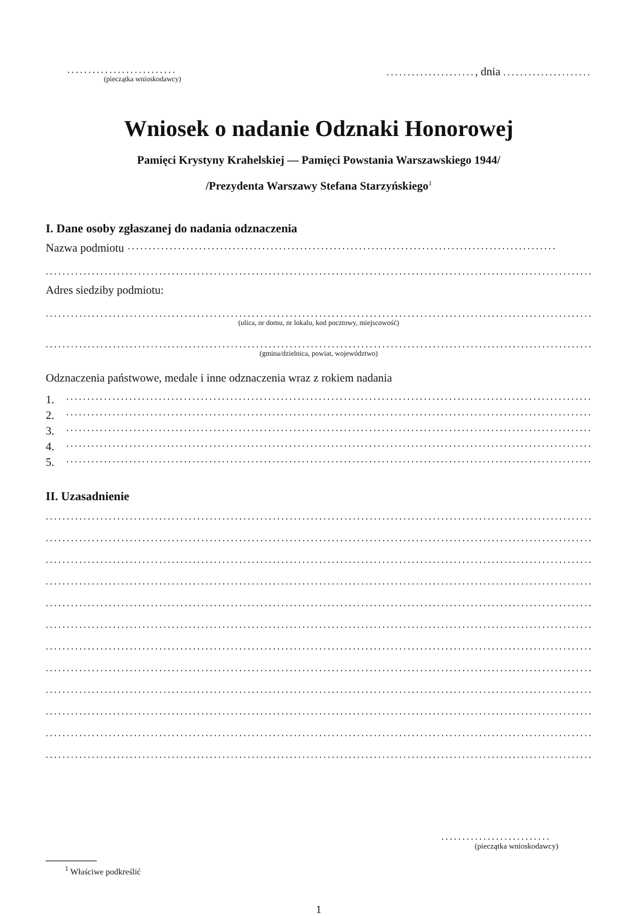..........................
(pieczątka wnioskodawcy)
....................., dnia .....................
Wniosek o nadanie Odznaki Honorowej
Pamięci Krystyny Krahelskiej — Pamięci Powstania Warszawskiego 1944/
/Prezydenta Warszawy Stefana Starzyńskiego<sup>1</sup>
I. Dane osoby zgłaszanej do nadania odznaczenia
Nazwa podmiotu ......................................................................................................
................................................................................................................................................
Adres siedziby podmiotu:
................................................................................................................................................
(ulica, nr domu, nr lokalu, kod pocztowy, miejscowość)
................................................................................................................................................
(gmina/dzielnica, powiat, województwo)
Odznaczenia państwowe, medale i inne odznaczenia wraz z rokiem nadania
1. ........................................................................................................................................
2. ........................................................................................................................................
3. ........................................................................................................................................
4. ........................................................................................................................................
5. ........................................................................................................................................
II. Uzasadnienie
................................................................................................................................................
................................................................................................................................................
................................................................................................................................................
................................................................................................................................................
................................................................................................................................................
................................................................................................................................................
................................................................................................................................................
................................................................................................................................................
................................................................................................................................................
................................................................................................................................................
................................................................................................................................................
................................................................................................................................................
..........................
(pieczątka wnioskodawcy)
<sup>1</sup> Właściwe podkreślić
1